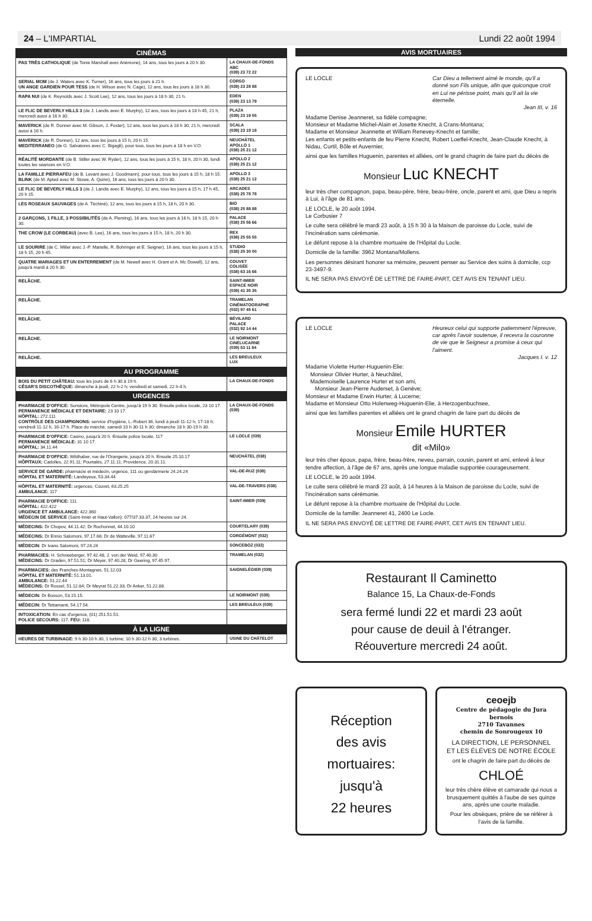24 – L'IMPARTIAL Lundi 22 août 1994
| CINÉMAS | |
| PAS TRÈS CATHOLIQUE (de Tonie Marshall avec Anémone), 14 ans, tous les jours à 20 h 30. | LA CHAUX-DE-FONDS ABC (039) 23 72 22 |
| SERIAL MOM (de J. Waters avec K. Turner), 16 ans, tous les jours à 21 h. UN ANGE GARDIEN POUR TESS (de H. Wilson avec N. Cage), 12 ans, tous les jours à 18 h 30. | CORSO (039) 23 28 88 |
| RAPA NUI (de K. Reynolds avec J. Scott Lee), 12 ans, tous les jours à 18 h 30, 21 h. | EDEN (039) 23 13 79 |
| LE FLIC DE BEVERLY HILLS 3 (de J. Landis avec E. Murphy), 12 ans, tous les jours à 18 h 45, 21 h, mercredi aussi à 16 h 30. | PLAZA (039) 23 19 55 |
| MAVERICK (de R. Donner avec M. Gibson, J. Foster), 12 ans, tous les jours à 18 h 30, 21 h, mercredi aussi à 16 h. | SCALA (039) 23 19 18 |
| MAVERICK (de R. Donner), 12 ans, tous les jours à 15 h, 20 h 15. MEDITERRANEO (de G. Salvatores avec C. Bigagli), pour tous, tous les jours à 18 h en V.O. | NEUCHÂTEL APOLLO 1 (038) 25 21 12 |
| RÉALITÉ MORDANTE (de B. Stiller avec W. Ryder), 12 ans, tous les jours à 15 h, 18 h, 20 h 30, lundi toutes les séances en V.O. | APOLLO 2 (038) 25 21 12 |
| LA FAMILLE PIERRAFEU (de B. Levant avec J. Goodmann), pour tous, tous les jours à 15 h, 18 h 15. BLINK (de M. Apted avec M. Stowe, A. Quinn), 16 ans, tous les jours à 20 h 30. | APOLLO 3 (038) 25 21 12 |
| LE FLIC DE BEVERLY HILLS 3 (de J. Landis avec E. Murphy), 12 ans, tous les jours à 15 h, 17 h 45, 20 h 15. | ARCADES (038) 25 78 78 |
| LES ROSEAUX SAUVAGES (de A. Téchiné), 12 ans, tous les jours à 15 h, 18 h, 20 h 30. | BIO (038) 25 88 88 |
| 2 GARÇONS, 1 FILLE, 3 POSSIBILITÉS (de A. Fleming), 16 ans, tous les jours à 16 h, 18 h 15, 20 h 30. | PALACE (038) 25 56 66 |
| THE CROW (LE CORBEAU) (avec B. Lee), 16 ans, tous les jours à 15 h, 18 h, 20 h 30. | REX (038) 25 55 55 |
| LE SOURIRE (de C. Miller avec J.-P. Marielle, R. Bohringer et E. Seigner), 16 ans, tous les jours à 15 h, 18 h 15, 20 h 45. | STUDIO (038) 25 30 00 |
| QUATRE MARIAGES ET UN ENTERREMENT (de M. Newell avec H. Grant et A. Mc Dowell), 12 ans, jusqu'à mardi à 20 h 30. | COUVET COLISÉE (038) 63 16 66 |
| RELÂCHE. | SAINT-IMIER ESPACE NOIR (039) 41 35 35 |
| RELÂCHE. | TRAMELAN CINÉMATOGRAPHE (032) 97 45 61 |
| RELÂCHE. | BÉVILARD PALACE (032) 92 14 44 |
| RELÂCHE. | LE NOIRMONT CINÉLUCARNE (039) 53 11 84 |
| RELÂCHE. | LES BREULEUX LUX |
| AU PROGRAMME | |
| BOIS DU PETIT CHÂTEAU: tous les jours de 6 h 30 à 19 h. CÉSAR'S DISCOTHÈQUE: dimanche à jeudi, 22 h-2 h; vendredi et samedi, 22 h-4 h. | LA CHAUX-DE-FONDS |
| URGENCES | |
| PHARMACIE D'OFFICE: Sunstore, Métropole Centre, jusqu'à 19 h 30. Ensuite police locale, 23 10 17. PERMANENCE MÉDICALE ET DENTAIRE: 23 10 17. HÔPITAL: 272.111 CONTRÔLE DES CHAMPIGNONS: service d'hygiène, L.-Robert 36, lundi à jeudi 11-12 h, 17-18 h; vendredi 11-12 h, 16-17 h. Place du marché, samedi 10 h 30-11 h 30; dimanche 18 h 30-19 h 30. | LA CHAUX-DE-FONDS (039) |
| PHARMACIE D'OFFICE: Casino, jusqu'à 20 h. Ensuite police locale, 117 PERMANENCE MÉDICALE: 31 10 17. HÔPITAL: 34.11.44 | LE LOCLE (039) |
| PHARMACIE D'OFFICE: Wildhaber, rue de l'Orangerie, jusqu'à 20 h. Ensuite 25.10.17 HÔPITAUX: Cadolles, 22.91.11; Pourtalès, 27.11.11; Providence, 20.31.11. | NEUCHÂTEL (038) |
| SERVICE DE GARDE: pharmacie et médecin, urgence, 111 ou gendarmerie 24.24.24 HÔPITAL ET MATERNITÉ: Landeyeux, 53.34.44 | VAL-DE-RUZ (038) |
| HÔPITAL ET MATERNITÉ: urgences, Couvet, 63.25.25 AMBULANCE: 117 | VAL-DE-TRAVERS (038) |
| PHARMACIE D'OFFICE: 111 HÔPITAL: 422.422 URGENCE ET AMBULANCE: 422.360 MÉDECIN DE SERVICE (Saint-Imier et Haut-Vallon): 077/37.33.37, 24 heures sur 24. | SAINT-IMIER (039) |
| MÉDECINS: Dr Chopov, 44.11.42; Dr Ruchonnet, 44.10.10 | COURTELARY (039) |
| MÉDECINS: Dr Ennio Salomoni, 97.17.66; Dr de Watteville, 97.11.67 | CORGÉMONT (032) |
| MÉDECIN: Dr Ivano Salomoni, 97.24.24 | SONCEBOZ (032) |
| PHARMACIES: H. Schneeberger, 97.42.48; J. von der Weid, 97.40.30 MÉDECINS: Dr Graden, 97.51.51; Dr Meyer, 97.40.28; Dr Geering, 97.45.97. | TRAMELAN (032) |
| PHARMACIES: des Franches-Montagnes, 51.12.03 HÔPITAL ET MATERNITÉ: 51.13.01. AMBULANCE: 51.22.44 MÉDECINS: Dr Rossel, 51.12.84; Dr Meyrat 51.22.33; Dr Anker, 51.22.88. | SAIGNELÉGIER (039) |
| MÉDECIN: Dr Bosson, 53.15.15. | LE NOIRMONT (039) |
| MÉDECIN: Dr Tettamanti, 54.17.54. | LES BREULEUX (039) |
| INTOXICATION: En cas d'urgence, (01) 251.51.51. POLICE SECOURS: 117. FEU: 118. | |
| À LA LIGNE | |
| HEURES DE TURBINAGE: 9 h 30-10 h 30, 1 turbine; 10 h 30-12 h 30, 3 turbines. | USINE DU CHÂTELOT |
AVIS MORTUAIRES
LE LOCLE Car Dieu a tellement aimé le monde, qu'il a donné son Fils unique, afin que quiconque croit en Lui ne périsse point, mais qu'il ait la vie éternelle.
Jean III, v. 16
Madame Denise Jeanneret, sa fidèle compagne;
Monsieur et Madame Michel-Alain et Josette Knecht, à Crans-Montana;
Madame et Monsieur Jeannette et William Renevey-Knecht et famille;
Les enfants et petits-enfants de feu Pierre Knecht, Robert Loeffel-Knecht, Jean-Claude Knecht, à Nidau, Curtil, Bôle et Auvernier,
ainsi que les familles Huguenin, parentes et alliées, ont le grand chagrin de faire part du décès de
Monsieur Luc KNECHT
leur très cher compagnon, papa, beau-père, frère, beau-frère, oncle, parent et ami, que Dieu a repris à Lui, à l'âge de 81 ans.
LE LOCLE, le 20 août 1994.
Le Corbusier 7
Le culte sera célébré le mardi 23 août, à 15 h 30 à la Maison de paroisse du Locle, suivi de l'incinération sans cérémonie.
Le défunt repose à la chambre mortuaire de l'Hôpital du Locle.
Domicile de la famille: 3962 Montana/Mollens.
Les personnes désirant honorer sa mémoire, peuvent penser au Service des soins à domicile, ccp 23-3497-9.
IL NE SERA PAS ENVOYÉ DE LETTRE DE FAIRE-PART, CET AVIS EN TENANT LIEU.
LE LOCLE Heureux celui qui supporte patiemment l'épreuve, car après l'avoir soutenue, il recevra la couronne de vie que le Seigneur a promise à ceux qui l'aiment.
Jacques I. v. 12
Madame Violette Hurter-Huguenin-Elie:
Monsieur Olivier Hurter, à Neuchâtel,
Mademoiselle Laurence Hurter et son ami,
Monsieur Jean-Pierre Auderset, à Genève;
Monsieur et Madame Erwin Hurter, à Lucerne;
Madame et Monsieur Otto Holenweg-Huguenin-Elie, à Herzogenbuchsee,
ainsi que les familles parentes et alliées ont le grand chagrin de faire part du décès de
Monsieur Emile HURTER
dit «Milo»
leur très cher époux, papa, frère, beau-frère, neveu, parrain, cousin, parent et ami, enlevé à leur tendre affection, à l'âge de 67 ans, après une longue maladie supportée courageusement.
LE LOCLE, le 20 août 1994.
Le culte sera célébré le mardi 23 août, à 14 heures à la Maison de paroisse du Locle, suivi de l'incinération sans cérémonie.
Le défunt repose à la chambre mortuaire de l'Hôpital du Locle.
Domicile de la famille: Jeanneret 41, 2400 Le Locle.
IL NE SERA PAS ENVOYÉ DE LETTRE DE FAIRE-PART, CET AVIS EN TENANT LIEU.
Restaurant Il Caminetto
Balance 15, La Chaux-de-Fonds
sera fermé lundi 22 et mardi 23 août
pour cause de deuil à l'étranger.
Réouverture mercredi 24 août.
Réception
des avis
mortuaires:
jusqu'à
22 heures
ceoejb
Centre de pédagogie du Jura bernois
2710 Tavannes
chemin de Sonrougeux 10
LA DIRECTION, LE PERSONNEL
ET LES ÉLÈVES DE NOTRE ÉCOLE
ont le chagrin de faire part du décès de
CHLOÉ
leur très chère élève et camarade qui nous a brusquement quittés à l'aube de ses quinze ans, après une courte maladie.
Pour les obsèques, prière de se référer à l'avis de la famille.